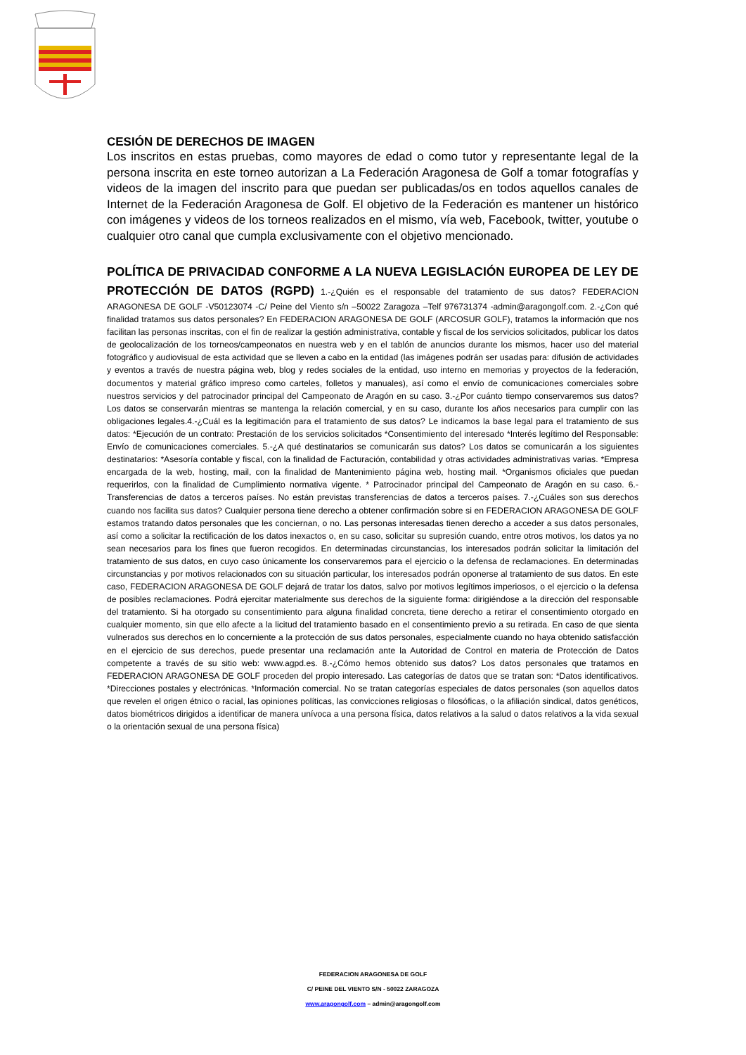CESIÓN DE DERECHOS DE IMAGEN
Los inscritos en estas pruebas, como mayores de edad o como tutor y representante legal de la persona inscrita en este torneo autorizan a La Federación Aragonesa de Golf a tomar fotografías y videos de la imagen del inscrito para que puedan ser publicadas/os en todos aquellos canales de Internet de la Federación Aragonesa de Golf. El objetivo de la Federación es mantener un histórico con imágenes y videos de los torneos realizados en el mismo, vía web, Facebook, twitter, youtube o cualquier otro canal que cumpla exclusivamente con el objetivo mencionado.
POLÍTICA DE PRIVACIDAD CONFORME A LA NUEVA LEGISLACIÓN EUROPEA DE LEY DE PROTECCIÓN DE DATOS (RGPD) 1.-¿Quién es el responsable del tratamiento de sus datos? FEDERACION ARAGONESA DE GOLF -V50123074 -C/ Peine del Viento s/n –50022 Zaragoza –Telf 976731374 -admin@aragongolf.com. 2.-¿Con qué finalidad tratamos sus datos personales? En FEDERACION ARAGONESA DE GOLF (ARCOSUR GOLF), tratamos la información que nos facilitan las personas inscritas, con el fin de realizar la gestión administrativa, contable y fiscal de los servicios solicitados, publicar los datos de geolocalización de los torneos/campeonatos en nuestra web y en el tablón de anuncios durante los mismos, hacer uso del material fotográfico y audiovisual de esta actividad que se lleven a cabo en la entidad (las imágenes podrán ser usadas para: difusión de actividades y eventos a través de nuestra página web, blog y redes sociales de la entidad, uso interno en memorias y proyectos de la federación, documentos y material gráfico impreso como carteles, folletos y manuales), así como el envío de comunicaciones comerciales sobre nuestros servicios y del patrocinador principal del Campeonato de Aragón en su caso. 3.-¿Por cuánto tiempo conservaremos sus datos? Los datos se conservarán mientras se mantenga la relación comercial, y en su caso, durante los años necesarios para cumplir con las obligaciones legales.4.-¿Cuál es la legitimación para el tratamiento de sus datos? Le indicamos la base legal para el tratamiento de sus datos: *Ejecución de un contrato: Prestación de los servicios solicitados *Consentimiento del interesado *Interés legítimo del Responsable: Envío de comunicaciones comerciales. 5.-¿A qué destinatarios se comunicarán sus datos? Los datos se comunicarán a los siguientes destinatarios: *Asesoría contable y fiscal, con la finalidad de Facturación, contabilidad y otras actividades administrativas varias. *Empresa encargada de la web, hosting, mail, con la finalidad de Mantenimiento página web, hosting mail. *Organismos oficiales que puedan requerirlos, con la finalidad de Cumplimiento normativa vigente. * Patrocinador principal del Campeonato de Aragón en su caso. 6.-Transferencias de datos a terceros países. No están previstas transferencias de datos a terceros países. 7.-¿Cuáles son sus derechos cuando nos facilita sus datos? Cualquier persona tiene derecho a obtener confirmación sobre si en FEDERACION ARAGONESA DE GOLF estamos tratando datos personales que les conciernan, o no. Las personas interesadas tienen derecho a acceder a sus datos personales, así como a solicitar la rectificación de los datos inexactos o, en su caso, solicitar su supresión cuando, entre otros motivos, los datos ya no sean necesarios para los fines que fueron recogidos. En determinadas circunstancias, los interesados podrán solicitar la limitación del tratamiento de sus datos, en cuyo caso únicamente los conservaremos para el ejercicio o la defensa de reclamaciones. En determinadas circunstancias y por motivos relacionados con su situación particular, los interesados podrán oponerse al tratamiento de sus datos. En este caso, FEDERACION ARAGONESA DE GOLF dejará de tratar los datos, salvo por motivos legítimos imperiosos, o el ejercicio o la defensa de posibles reclamaciones. Podrá ejercitar materialmente sus derechos de la siguiente forma: dirigiéndose a la dirección del responsable del tratamiento. Si ha otorgado su consentimiento para alguna finalidad concreta, tiene derecho a retirar el consentimiento otorgado en cualquier momento, sin que ello afecte a la licitud del tratamiento basado en el consentimiento previo a su retirada. En caso de que sienta vulnerados sus derechos en lo concerniente a la protección de sus datos personales, especialmente cuando no haya obtenido satisfacción en el ejercicio de sus derechos, puede presentar una reclamación ante la Autoridad de Control en materia de Protección de Datos competente a través de su sitio web: www.agpd.es. 8.-¿Cómo hemos obtenido sus datos? Los datos personales que tratamos en FEDERACION ARAGONESA DE GOLF proceden del propio interesado. Las categorías de datos que se tratan son: *Datos identificativos. *Direcciones postales y electrónicas. *Información comercial. No se tratan categorías especiales de datos personales (son aquellos datos que revelen el origen étnico o racial, las opiniones políticas, las convicciones religiosas o filosóficas, o la afiliación sindical, datos genéticos, datos biométricos dirigidos a identificar de manera unívoca a una persona física, datos relativos a la salud o datos relativos a la vida sexual o la orientación sexual de una persona física)
FEDERACION ARAGONESA DE GOLF
C/ PEINE DEL VIENTO S/N - 50022 ZARAGOZA
www.aragongolf.com – admin@aragongolf.com